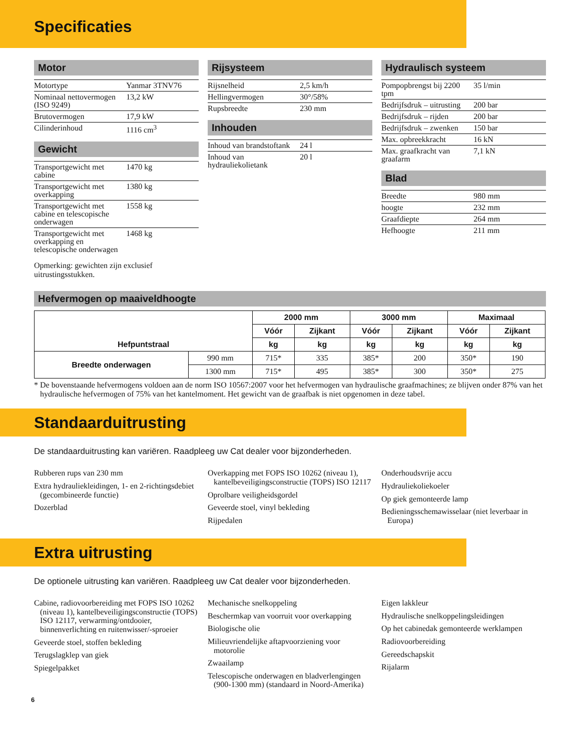Specificaties
Motor
| Motortype | Yanmar 3TNV76 |
| Nominaal nettovermogen (ISO 9249) | 13,2 kW |
| Brutovermogen | 17,9 kW |
| Cilinderinhoud | 1116 cm<sup>3</sup> |
Gewicht
| Transportgewicht met cabine | 1470 kg |
| Transportgewicht met overkapping | 1380 kg |
| Transportgewicht met cabine en telescopische onderwagen | 1558 kg |
| Transportgewicht met overkapping en telescopische onderwagen | 1468 kg |
Opmerking: gewichten zijn exclusief uitrustingsstukken.
Rijsysteem
| Rijsnelheid | 2,5 km/h |
| Hellingvermogen | 30°/58% |
| Rupsbreedte | 230 mm |
Inhouden
| Inhoud van brandstoftank | 24 l |
| Inhoud van hydrauliekolietank | 20 l |
Hydraulisch systeem
| Pompopbrengst bij 2200 tpm | 35 l/min |
| Bedrijfsdruk – uitrusting | 200 bar |
| Bedrijfsdruk – rijden | 200 bar |
| Bedrijfsdruk – zwenken | 150 bar |
| Max. opbreekkracht | 16 kN |
| Max. graafkracht van graafarm | 7,1 kN |
Blad
| Breedte | 980 mm |
| hoogte | 232 mm |
| Graafdiepte | 264 mm |
| Hefhoogte | 211 mm |
Hefvermogen op maaiveldhoogte
| Hefpuntstraal | | 2000 mm | | 3000 mm | | Maximaal | |
| --- | --- | --- | --- | --- | --- | --- | --- |
| | | Vóór | Zijkant | Vóór | Zijkant | Vóór | Zijkant |
| | | kg | kg | kg | kg | kg | kg |
| Breedte onderwagen | 990 mm | 715* | 335 | 385* | 200 | 350* | 190 |
| | 1300 mm | 715* | 495 | 385* | 300 | 350* | 275 |
* De bovenstaande hefvermogens voldoen aan de norm ISO 10567:2007 voor het hefvermogen van hydraulische graafmachines; ze blijven onder 87% van het hydraulische hefvermogen of 75% van het kantelmoment. Het gewicht van de graafbak is niet opgenomen in deze tabel.
Standaarduitrusting
De standaarduitrusting kan variëren. Raadpleeg uw Cat dealer voor bijzonderheden.
Rubberen rups van 230 mm
Extra hydrauliekleidingen, 1- en 2-richtingsdebiet (gecombineerde functie)
Dozerblad
Overkapping met FOPS ISO 10262 (niveau 1), kantelbeveiligingsconstructie (TOPS) ISO 12117
Oprolbare veiligheidsgordel
Geveerde stoel, vinyl bekleding
Rijpedalen
Onderhoudsvrije accu
Hydrauliekoliekoeler
Op giek gemonteerde lamp
Bedieningsschemawisselaar (niet leverbaar in Europa)
Extra uitrusting
De optionele uitrusting kan variëren. Raadpleeg uw Cat dealer voor bijzonderheden.
Cabine, radiovoorbereiding met FOPS ISO 10262 (niveau 1), kantelbeveiligingsconstructie (TOPS) ISO 12117, verwarming/ontdooier, binnenverlichting en ruitenwisser/-sproeier
Geveerde stoel, stoffen bekleding
Terugslagklep van giek
Spiegelpakket
Mechanische snelkoppeling
Beschermkap van voorruit voor overkapping
Biologische olie
Milieuvriendelijke aftapvoorziening voor motorolie
Zwaailamp
Telescopische onderwagen en bladverlengingen (900-1300 mm) (standaard in Noord-Amerika)
Eigen lakkleur
Hydraulische snelkoppelingsleidingen
Op het cabinedak gemonteerde werklampen
Radiovoorbereiding
Gereedschapskit
Rijalarm
6